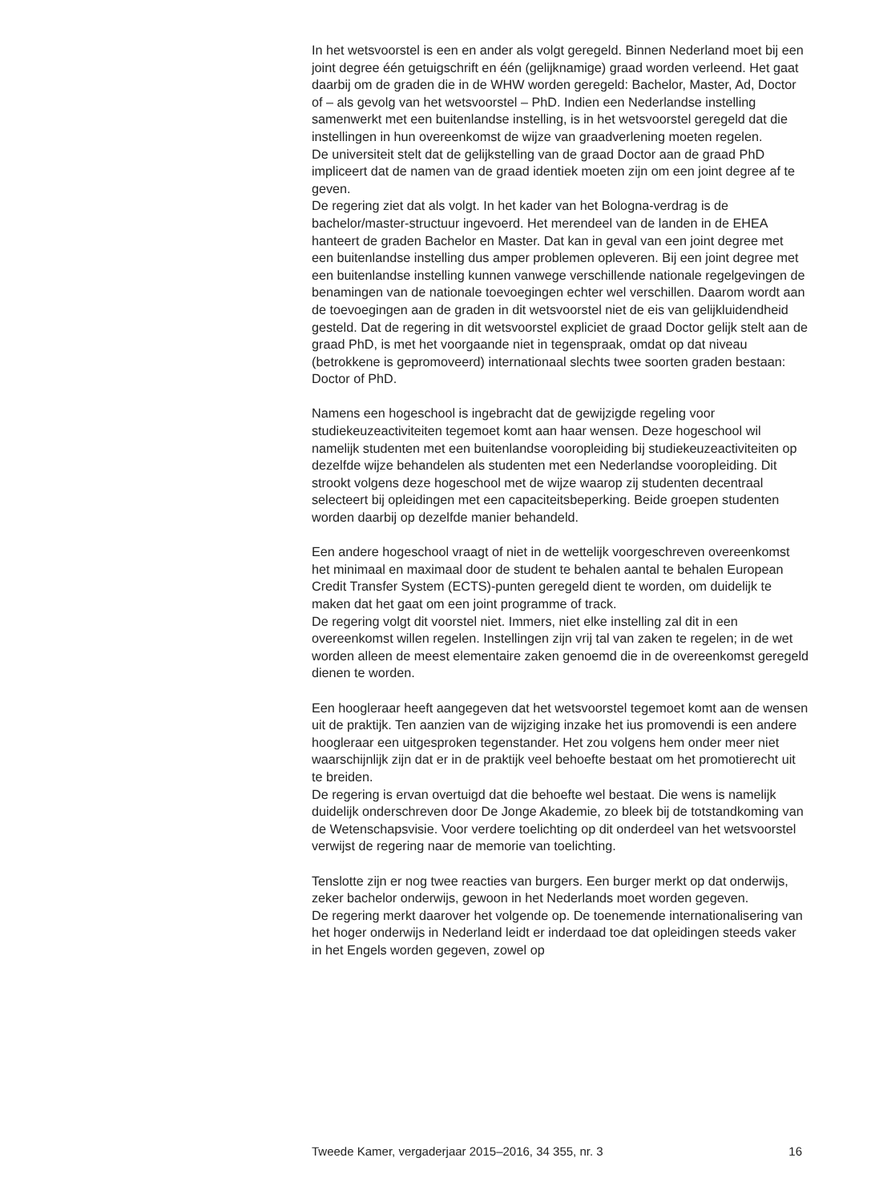In het wetsvoorstel is een en ander als volgt geregeld. Binnen Nederland moet bij een joint degree één getuigschrift en één (gelijknamige) graad worden verleend. Het gaat daarbij om de graden die in de WHW worden geregeld: Bachelor, Master, Ad, Doctor of – als gevolg van het wetsvoorstel – PhD. Indien een Nederlandse instelling samenwerkt met een buitenlandse instelling, is in het wetsvoorstel geregeld dat die instellingen in hun overeenkomst de wijze van graadverlening moeten regelen.
De universiteit stelt dat de gelijkstelling van de graad Doctor aan de graad PhD impliceert dat de namen van de graad identiek moeten zijn om een joint degree af te geven.
De regering ziet dat als volgt. In het kader van het Bologna-verdrag is de bachelor/master-structuur ingevoerd. Het merendeel van de landen in de EHEA hanteert de graden Bachelor en Master. Dat kan in geval van een joint degree met een buitenlandse instelling dus amper problemen opleveren. Bij een joint degree met een buitenlandse instelling kunnen vanwege verschillende nationale regelgevingen de benamingen van de nationale toevoegingen echter wel verschillen. Daarom wordt aan de toevoegingen aan de graden in dit wetsvoorstel niet de eis van gelijkluidendheid gesteld. Dat de regering in dit wetsvoorstel expliciet de graad Doctor gelijk stelt aan de graad PhD, is met het voorgaande niet in tegenspraak, omdat op dat niveau (betrokkene is gepromoveerd) internationaal slechts twee soorten graden bestaan: Doctor of PhD.
Namens een hogeschool is ingebracht dat de gewijzigde regeling voor studiekeuzeactiviteiten tegemoet komt aan haar wensen. Deze hogeschool wil namelijk studenten met een buitenlandse vooropleiding bij studiekeuzeactiviteiten op dezelfde wijze behandelen als studenten met een Nederlandse vooropleiding. Dit strookt volgens deze hogeschool met de wijze waarop zij studenten decentraal selecteert bij opleidingen met een capaciteitsbeperking. Beide groepen studenten worden daarbij op dezelfde manier behandeld.
Een andere hogeschool vraagt of niet in de wettelijk voorgeschreven overeenkomst het minimaal en maximaal door de student te behalen aantal te behalen European Credit Transfer System (ECTS)-punten geregeld dient te worden, om duidelijk te maken dat het gaat om een joint programme of track.
De regering volgt dit voorstel niet. Immers, niet elke instelling zal dit in een overeenkomst willen regelen. Instellingen zijn vrij tal van zaken te regelen; in de wet worden alleen de meest elementaire zaken genoemd die in de overeenkomst geregeld dienen te worden.
Een hoogleraar heeft aangegeven dat het wetsvoorstel tegemoet komt aan de wensen uit de praktijk. Ten aanzien van de wijziging inzake het ius promovendi is een andere hoogleraar een uitgesproken tegenstander. Het zou volgens hem onder meer niet waarschijnlijk zijn dat er in de praktijk veel behoefte bestaat om het promotierecht uit te breiden.
De regering is ervan overtuigd dat die behoefte wel bestaat. Die wens is namelijk duidelijk onderschreven door De Jonge Akademie, zo bleek bij de totstandkoming van de Wetenschapsvisie. Voor verdere toelichting op dit onderdeel van het wetsvoorstel verwijst de regering naar de memorie van toelichting.
Tenslotte zijn er nog twee reacties van burgers. Een burger merkt op dat onderwijs, zeker bachelor onderwijs, gewoon in het Nederlands moet worden gegeven.
De regering merkt daarover het volgende op. De toenemende internationalisering van het hoger onderwijs in Nederland leidt er inderdaad toe dat opleidingen steeds vaker in het Engels worden gegeven, zowel op
Tweede Kamer, vergaderjaar 2015–2016, 34 355, nr. 3 16